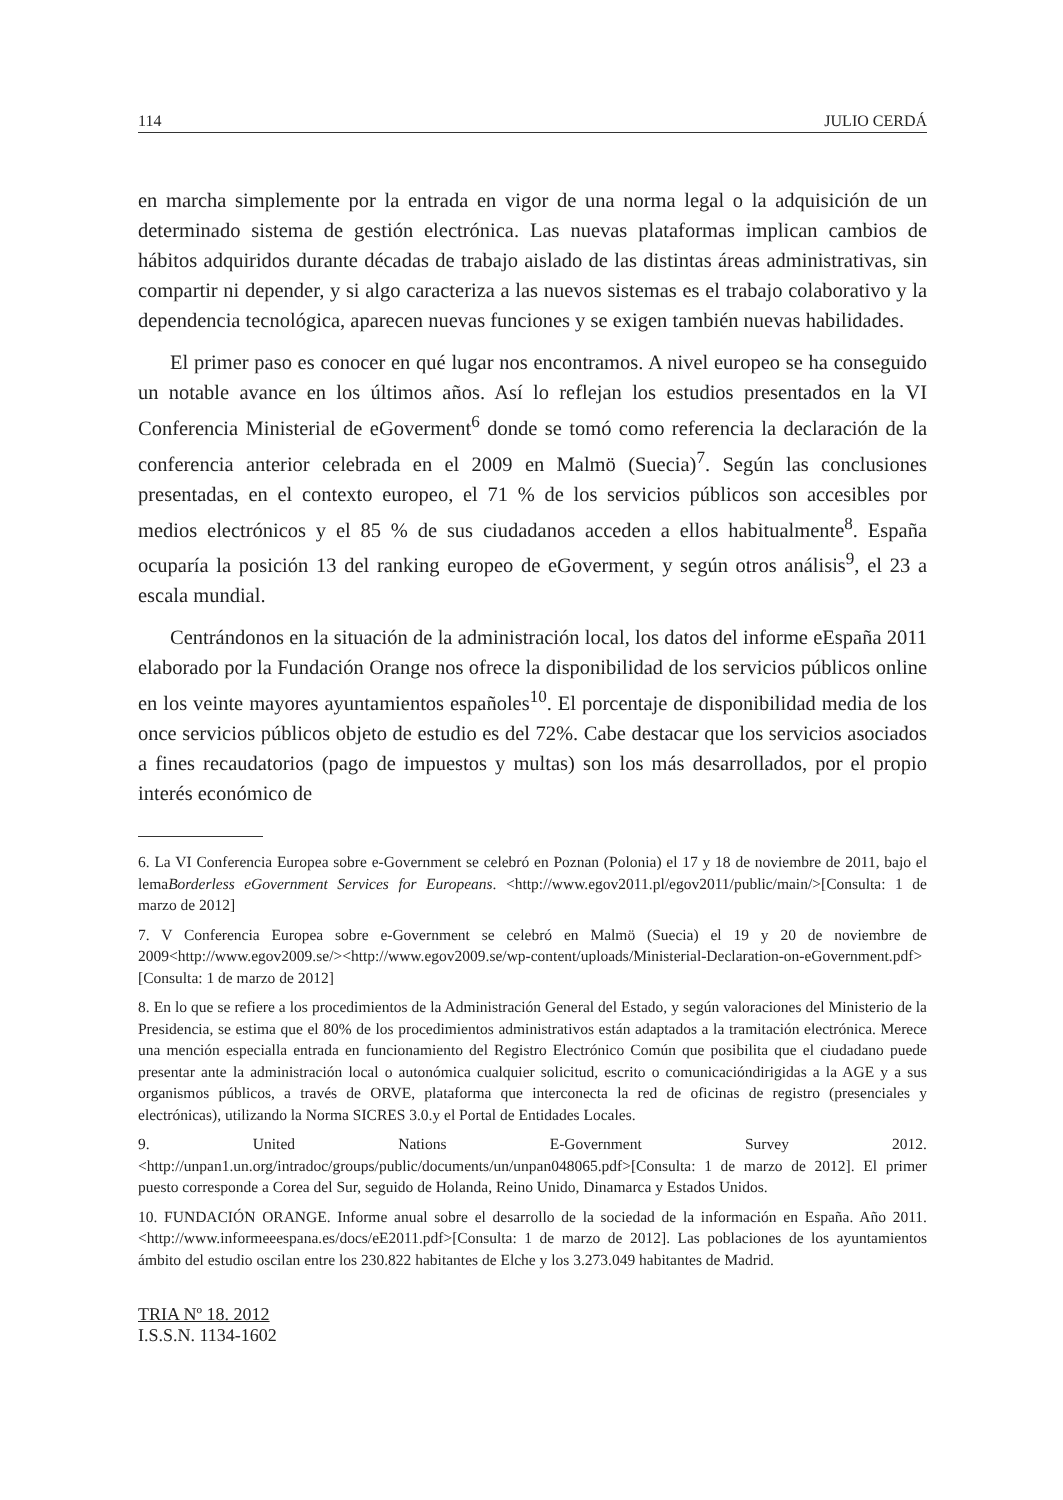114 JULIO CERDÁ
en marcha simplemente por la entrada en vigor de una norma legal o la adquisición de un determinado sistema de gestión electrónica. Las nuevas plataformas implican cambios de hábitos adquiridos durante décadas de trabajo aislado de las distintas áreas administrativas, sin compartir ni depender, y si algo caracteriza a las nuevos sistemas es el trabajo colaborativo y la dependencia tecnológica, aparecen nuevas funciones y se exigen también nuevas habilidades.
El primer paso es conocer en qué lugar nos encontramos. A nivel europeo se ha conseguido un notable avance en los últimos años. Así lo reflejan los estudios presentados en la VI Conferencia Ministerial de eGoverment<sup>6</sup> donde se tomó como referencia la declaración de la conferencia anterior celebrada en el 2009 en Malmö (Suecia)<sup>7</sup>. Según las conclusiones presentadas, en el contexto europeo, el 71 % de los servicios públicos son accesibles por medios electrónicos y el 85 % de sus ciudadanos acceden a ellos habitualmente<sup>8</sup>. España ocuparía la posición 13 del ranking europeo de eGoverment, y según otros análisis<sup>9</sup>, el 23 a escala mundial.
Centrándonos en la situación de la administración local, los datos del informe eEspaña 2011 elaborado por la Fundación Orange nos ofrece la disponibilidad de los servicios públicos online en los veinte mayores ayuntamientos españoles<sup>10</sup>. El porcentaje de disponibilidad media de los once servicios públicos objeto de estudio es del 72%. Cabe destacar que los servicios asociados a fines recaudatorios (pago de impuestos y multas) son los más desarrollados, por el propio interés económico de
6. La VI Conferencia Europea sobre e-Government se celebró en Poznan (Polonia) el 17 y 18 de noviembre de 2011, bajo el lemaBorderless eGovernment Services for Europeans. <http://www.egov2011.pl/egov2011/public/main/>[Consulta: 1 de marzo de 2012]
7. V Conferencia Europea sobre e-Government se celebró en Malmö (Suecia) el 19 y 20 de noviembre de 2009<http://www.egov2009.se/><http://www.egov2009.se/wp-content/uploads/Ministerial-Declaration-on-eGovernment.pdf>[Consulta: 1 de marzo de 2012]
8. En lo que se refiere a los procedimientos de la Administración General del Estado, y según valoraciones del Ministerio de la Presidencia, se estima que el 80% de los procedimientos administrativos están adaptados a la tramitación electrónica. Merece una mención especialla entrada en funcionamiento del Registro Electrónico Común que posibilita que el ciudadano puede presentar ante la administración local o autonómica cualquier solicitud, escrito o comunicacióndirigidas a la AGE y a sus organismos públicos, a través de ORVE, plataforma que interconecta la red de oficinas de registro (presenciales y electrónicas), utilizando la Norma SICRES 3.0.y el Portal de Entidades Locales.
9. United Nations E-Government Survey 2012. <http://unpan1.un.org/intradoc/groups/public/documents/un/unpan048065.pdf>[Consulta: 1 de marzo de 2012]. El primer puesto corresponde a Corea del Sur, seguido de Holanda, Reino Unido, Dinamarca y Estados Unidos.
10. FUNDACIÓN ORANGE. Informe anual sobre el desarrollo de la sociedad de la información en España. Año 2011.<http://www.informeeespana.es/docs/eE2011.pdf>[Consulta: 1 de marzo de 2012]. Las poblaciones de los ayuntamientos ámbito del estudio oscilan entre los 230.822 habitantes de Elche y los 3.273.049 habitantes de Madrid.
TRIA Nº 18. 2012
I.S.S.N. 1134-1602